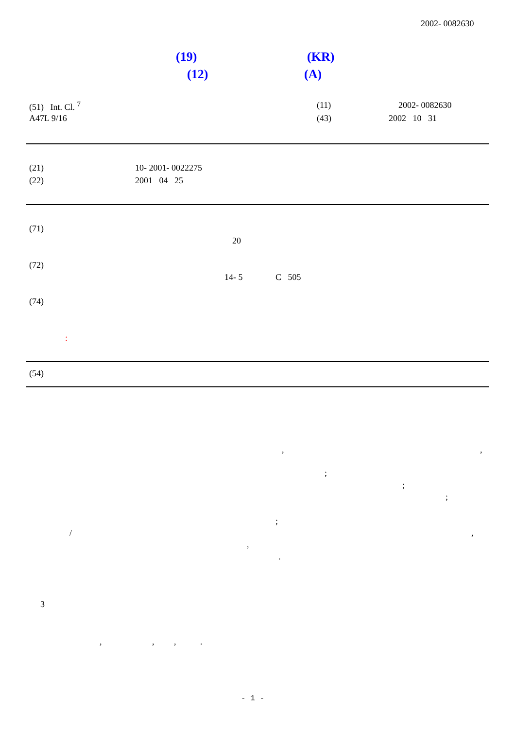2002- 0082630
(19) (KR)
(12) (A)
(51) Int. Cl. <sup>7</sup> (11) 2002- 0082630
A47L 9/16 (43) 2002 10 31
(21) 10- 2001- 0022275
(22) 2001 04 25
(71)
20
(72)
14- 5 C 505
(74)
:
(54)
, ,
;
;
;
;
/ ,
,
.
3
, , , .
- 1 -